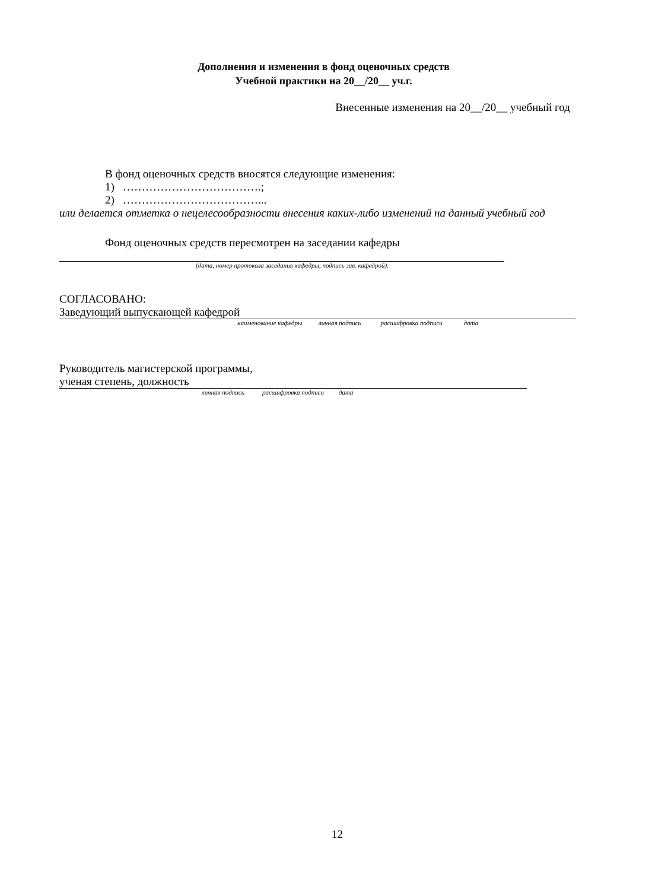Дополнения и изменения в фонд оценочных средств
Учебной практики на 20__/20__ уч.г.
Внесенные изменения на 20__/20__ учебный год
В фонд оценочных средств вносятся следующие изменения:
1) ……………………………….;
2) ………………………………...
или делается отметка о нецелесообразности внесения каких-либо изменений на данный учебный год
Фонд оценочных средств пересмотрен на заседании кафедры
(дата, номер протокола заседания кафедры, подпись зав. кафедрой).
СОГЛАСОВАНО:
Заведующий выпускающей кафедрой
наименование кафедры личная подпись расшифровка подписи дата
Руководитель магистерской программы,
ученая степень, должность
личная подпись расшифровка подписи дата
12